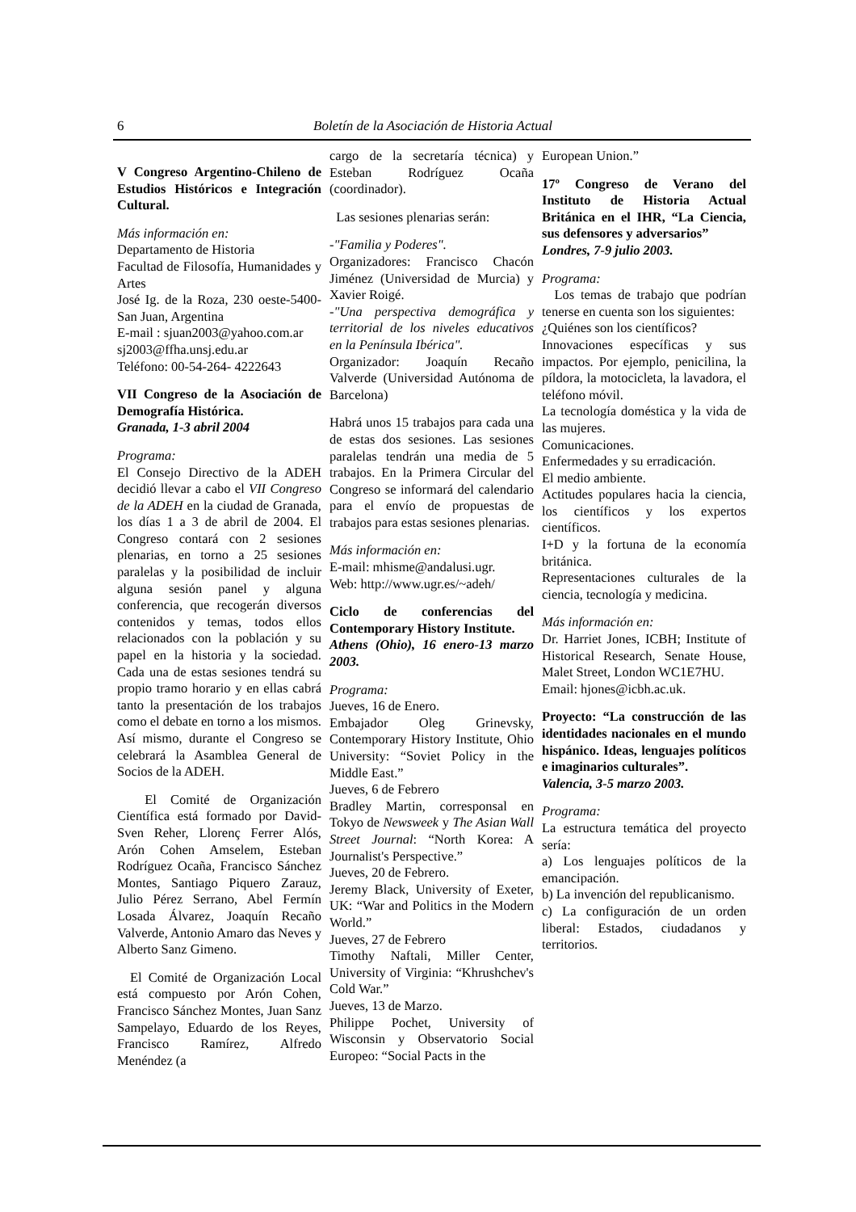6 Boletín de la Asociación de Historia Actual
V Congreso Argentino-Chileno de Estudios Históricos e Integración Cultural.
Más información en:
Departamento de Historia
Facultad de Filosofía, Humanidades y Artes
José Ig. de la Roza, 230 oeste-5400-San Juan, Argentina
E-mail : sjuan2003@yahoo.com.ar
sj2003@ffha.unsj.edu.ar
Teléfono: 00-54-264- 4222643
VII Congreso de la Asociación de Demografía Histórica.
Granada, 1-3 abril 2004
Programa:
El Consejo Directivo de la ADEH decidió llevar a cabo el VII Congreso de la ADEH en la ciudad de Granada, los días 1 a 3 de abril de 2004. El Congreso contará con 2 sesiones plenarias, en torno a 25 sesiones paralelas y la posibilidad de incluir alguna sesión panel y alguna conferencia, que recogerán diversos contenidos y temas, todos ellos relacionados con la población y su papel en la historia y la sociedad. Cada una de estas sesiones tendrá su propio tramo horario y en ellas cabrá tanto la presentación de los trabajos como el debate en torno a los mismos. Así mismo, durante el Congreso se celebrará la Asamblea General de Socios de la ADEH.
El Comité de Organización Científica está formado por David-Sven Reher, Llorenç Ferrer Alós, Arón Cohen Amselem, Esteban Rodríguez Ocaña, Francisco Sánchez Montes, Santiago Piquero Zarauz, Julio Pérez Serrano, Abel Fermín Losada Álvarez, Joaquín Recaño Valverde, Antonio Amaro das Neves y Alberto Sanz Gimeno.
El Comité de Organización Local está compuesto por Arón Cohen, Francisco Sánchez Montes, Juan Sanz Sampelayo, Eduardo de los Reyes, Francisco Ramírez, Alfredo Menéndez (a
cargo de la secretaría técnica) y Esteban Rodríguez Ocaña (coordinador).
Las sesiones plenarias serán:
-"Familia y Poderes".
Organizadores: Francisco Chacón Jiménez (Universidad de Murcia) y Xavier Roigé.
-"Una perspectiva demográfica y territorial de los niveles educativos en la Península Ibérica".
Organizador: Joaquín Recaño Valverde (Universidad Autónoma de Barcelona)
Habrá unos 15 trabajos para cada una de estas dos sesiones. Las sesiones paralelas tendrán una media de 5 trabajos. En la Primera Circular del Congreso se informará del calendario para el envío de propuestas de trabajos para estas sesiones plenarias.
Más información en:
E-mail: mhisme@andalusi.ugr.
Web: http://www.ugr.es/~adeh/
Ciclo de conferencias del Contemporary History Institute.
Athens (Ohio), 16 enero-13 marzo 2003.
Programa:
Jueves, 16 de Enero.
Embajador Oleg Grinevsky, Contemporary History Institute, Ohio University: “Soviet Policy in the Middle East.”
Jueves, 6 de Febrero
Bradley Martin, corresponsal en Tokyo de Newsweek y The Asian Wall Street Journal: “North Korea: A Journalist's Perspective.”
Jueves, 20 de Febrero.
Jeremy Black, University of Exeter, UK: “War and Politics in the Modern World.”
Jueves, 27 de Febrero
Timothy Naftali, Miller Center, University of Virginia: “Khrushchev's Cold War.”
Jueves, 13 de Marzo.
Philippe Pochet, University of Wisconsin y Observatorio Social Europeo: “Social Pacts in the
European Union.”
17º Congreso de Verano del Instituto de Historia Actual Británica en el IHR, “La Ciencia, sus defensores y adversarios”
Londres, 7-9 julio 2003.
Programa:
Los temas de trabajo que podrían tenerse en cuenta son los siguientes:
¿Quiénes son los científicos?
Innovaciones específicas y sus impactos. Por ejemplo, penicilina, la píldora, la motocicleta, la lavadora, el teléfono móvil.
La tecnología doméstica y la vida de las mujeres.
Comunicaciones.
Enfermedades y su erradicación.
El medio ambiente.
Actitudes populares hacia la ciencia, los científicos y los expertos científicos.
I+D y la fortuna de la economía británica.
Representaciones culturales de la ciencia, tecnología y medicina.
Más información en:
Dr. Harriet Jones, ICBH; Institute of Historical Research, Senate House, Malet Street, London WC1E7HU.
Email: hjones@icbh.ac.uk.
Proyecto: “La construcción de las identidades nacionales en el mundo hispánico. Ideas, lenguajes políticos e imaginarios culturales”.
Valencia, 3-5 marzo 2003.
Programa:
La estructura temática del proyecto sería:
a) Los lenguajes políticos de la emancipación.
b) La invención del republicanismo.
c) La configuración de un orden liberal: Estados, ciudadanos y territorios.